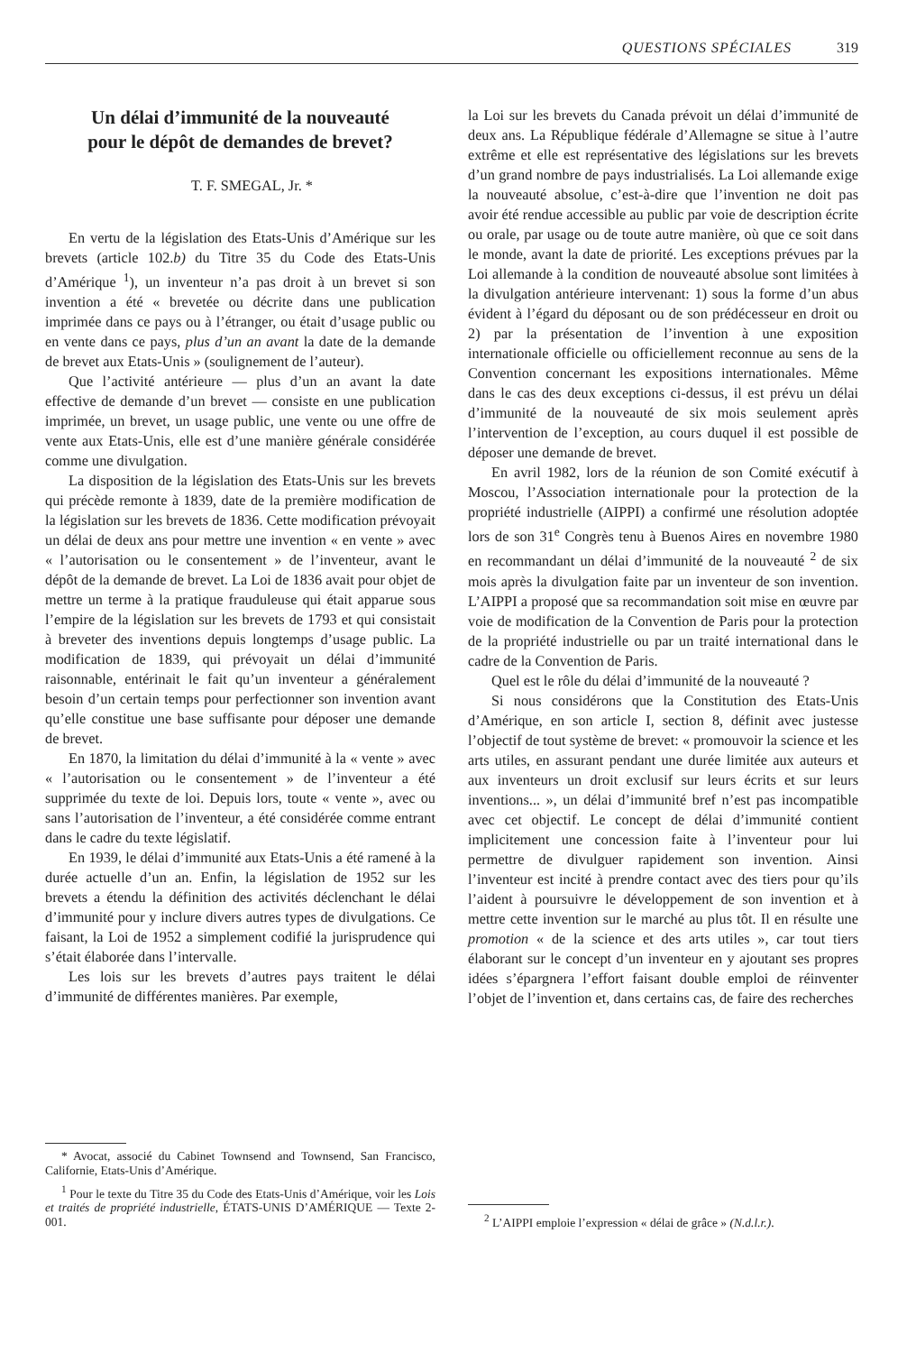QUESTIONS SPÉCIALES 319
Un délai d’immunité de la nouveauté
pour le dépôt de demandes de brevet?
T. F. SMEGAL, Jr. *
En vertu de la législation des Etats-Unis d’Amérique sur les brevets (article 102.b) du Titre 35 du Code des Etats-Unis d’Amérique <sup>1</sup>), un inventeur n’a pas droit à un brevet si son invention a été « brevetée ou décrite dans une publication imprimée dans ce pays ou à l’étranger, ou était d’usage public ou en vente dans ce pays, plus d’un an avant la date de la demande de brevet aux Etats-Unis » (soulignement de l’auteur).
Que l’activité antérieure — plus d’un an avant la date effective de demande d’un brevet — consiste en une publication imprimée, un brevet, un usage public, une vente ou une offre de vente aux Etats-Unis, elle est d’une manière générale considérée comme une divulgation.
La disposition de la législation des Etats-Unis sur les brevets qui précède remonte à 1839, date de la première modification de la législation sur les brevets de 1836. Cette modification prévoyait un délai de deux ans pour mettre une invention « en vente » avec « l’autorisation ou le consentement » de l’inventeur, avant le dépôt de la demande de brevet. La Loi de 1836 avait pour objet de mettre un terme à la pratique frauduleuse qui était apparue sous l’empire de la législation sur les brevets de 1793 et qui consistait à breveter des inventions depuis longtemps d’usage public. La modification de 1839, qui prévoyait un délai d’immunité raisonnable, entérinait le fait qu’un inventeur a généralement besoin d’un certain temps pour perfectionner son invention avant qu’elle constitue une base suffisante pour déposer une demande de brevet.
En 1870, la limitation du délai d’immunité à la « vente » avec « l’autorisation ou le consentement » de l’inventeur a été supprimée du texte de loi. Depuis lors, toute « vente », avec ou sans l’autorisation de l’inventeur, a été considérée comme entrant dans le cadre du texte législatif.
En 1939, le délai d’immunité aux Etats-Unis a été ramené à la durée actuelle d’un an. Enfin, la législation de 1952 sur les brevets a étendu la définition des activités déclenchant le délai d’immunité pour y inclure divers autres types de divulgations. Ce faisant, la Loi de 1952 a simplement codifié la jurisprudence qui s’était élaborée dans l’intervalle.
Les lois sur les brevets d’autres pays traitent le délai d’immunité de différentes manières. Par exemple,
* Avocat, associé du Cabinet Townsend and Townsend, San Francisco, Californie, Etats-Unis d’Amérique.
<sup>1</sup> Pour le texte du Titre 35 du Code des Etats-Unis d’Amérique, voir les Lois et traités de propriété industrielle, ÉTATS-UNIS D’AMÉRIQUE — Texte 2-001.
la Loi sur les brevets du Canada prévoit un délai d’immunité de deux ans. La République fédérale d’Allemagne se situe à l’autre extrême et elle est représentative des législations sur les brevets d’un grand nombre de pays industrialisés. La Loi allemande exige la nouveauté absolue, c’est-à-dire que l’invention ne doit pas avoir été rendue accessible au public par voie de description écrite ou orale, par usage ou de toute autre manière, où que ce soit dans le monde, avant la date de priorité. Les exceptions prévues par la Loi allemande à la condition de nouveauté absolue sont limitées à la divulgation antérieure intervenant: 1) sous la forme d’un abus évident à l’égard du déposant ou de son prédécesseur en droit ou 2) par la présentation de l’invention à une exposition internationale officielle ou officiellement reconnue au sens de la Convention concernant les expositions internationales. Même dans le cas des deux exceptions ci-dessus, il est prévu un délai d’immunité de la nouveauté de six mois seulement après l’intervention de l’exception, au cours duquel il est possible de déposer une demande de brevet.
En avril 1982, lors de la réunion de son Comité exécutif à Moscou, l’Association internationale pour la protection de la propriété industrielle (AIPPI) a confirmé une résolution adoptée lors de son 31<sup>e</sup> Congrès tenu à Buenos Aires en novembre 1980 en recommandant un délai d’immunité de la nouveauté <sup>2</sup> de six mois après la divulgation faite par un inventeur de son invention. L’AIPPI a proposé que sa recommandation soit mise en œuvre par voie de modification de la Convention de Paris pour la protection de la propriété industrielle ou par un traité international dans le cadre de la Convention de Paris.
Quel est le rôle du délai d’immunité de la nouveauté ?
Si nous considérons que la Constitution des Etats-Unis d’Amérique, en son article I, section 8, définit avec justesse l’objectif de tout système de brevet: « promouvoir la science et les arts utiles, en assurant pendant une durée limitée aux auteurs et aux inventeurs un droit exclusif sur leurs écrits et sur leurs inventions... », un délai d’immunité bref n’est pas incompatible avec cet objectif. Le concept de délai d’immunité contient implicitement une concession faite à l’inventeur pour lui permettre de divulguer rapidement son invention. Ainsi l’inventeur est incité à prendre contact avec des tiers pour qu’ils l’aident à poursuivre le développement de son invention et à mettre cette invention sur le marché au plus tôt. Il en résulte une promotion « de la science et des arts utiles », car tout tiers élaborant sur le concept d’un inventeur en y ajoutant ses propres idées s’épargnera l’effort faisant double emploi de réinventer l’objet de l’invention et, dans certains cas, de faire des recherches
<sup>2</sup> L’AIPPI emploie l’expression « délai de grâce » (N.d.l.r.).